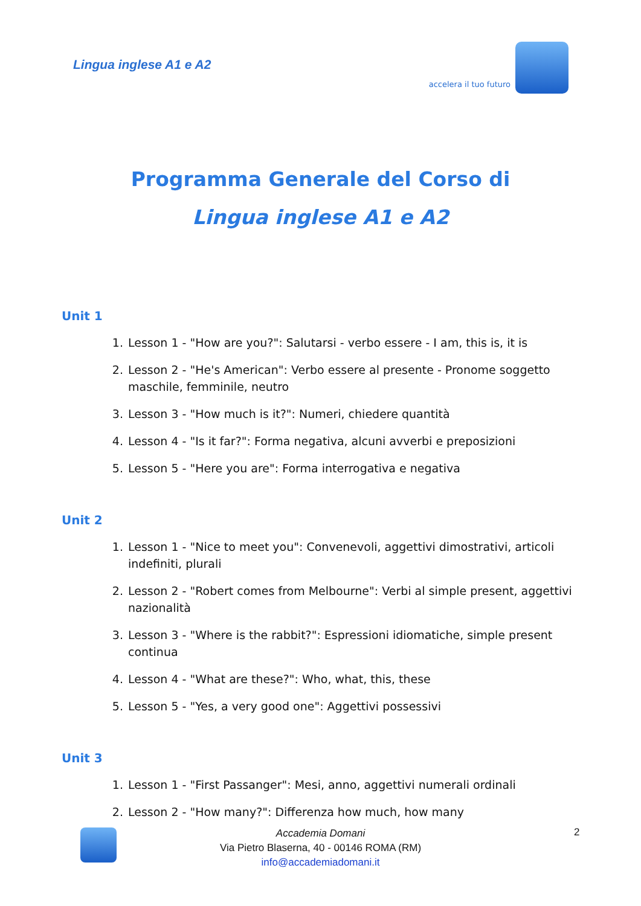Lingua inglese A1 e A2
accelera il tuo futuro
Programma Generale del Corso di
Lingua inglese A1 e A2
Unit 1
1. Lesson 1 - "How are you?": Salutarsi - verbo essere - I am, this is, it is
2. Lesson 2 - "He's American": Verbo essere al presente - Pronome soggetto maschile, femminile, neutro
3. Lesson 3 - "How much is it?": Numeri, chiedere quantità
4. Lesson 4 - "Is it far?": Forma negativa, alcuni avverbi e preposizioni
5. Lesson 5 - "Here you are": Forma interrogativa e negativa
Unit 2
1. Lesson 1 - "Nice to meet you": Convenevoli, aggettivi dimostrativi, articoli indefiniti, plurali
2. Lesson 2 - "Robert comes from Melbourne": Verbi al simple present, aggettivi nazionalità
3. Lesson 3 - "Where is the rabbit?": Espressioni idiomatiche, simple present continua
4. Lesson 4 - "What are these?": Who, what, this, these
5. Lesson 5 - "Yes, a very good one": Aggettivi possessivi
Unit 3
1. Lesson 1 - "First Passanger": Mesi, anno, aggettivi numerali ordinali
2. Lesson 2 - "How many?": Differenza how much, how many
Accademia Domani
Via Pietro Blaserna, 40 - 00146 ROMA (RM)
info@accademiadomani.it
2